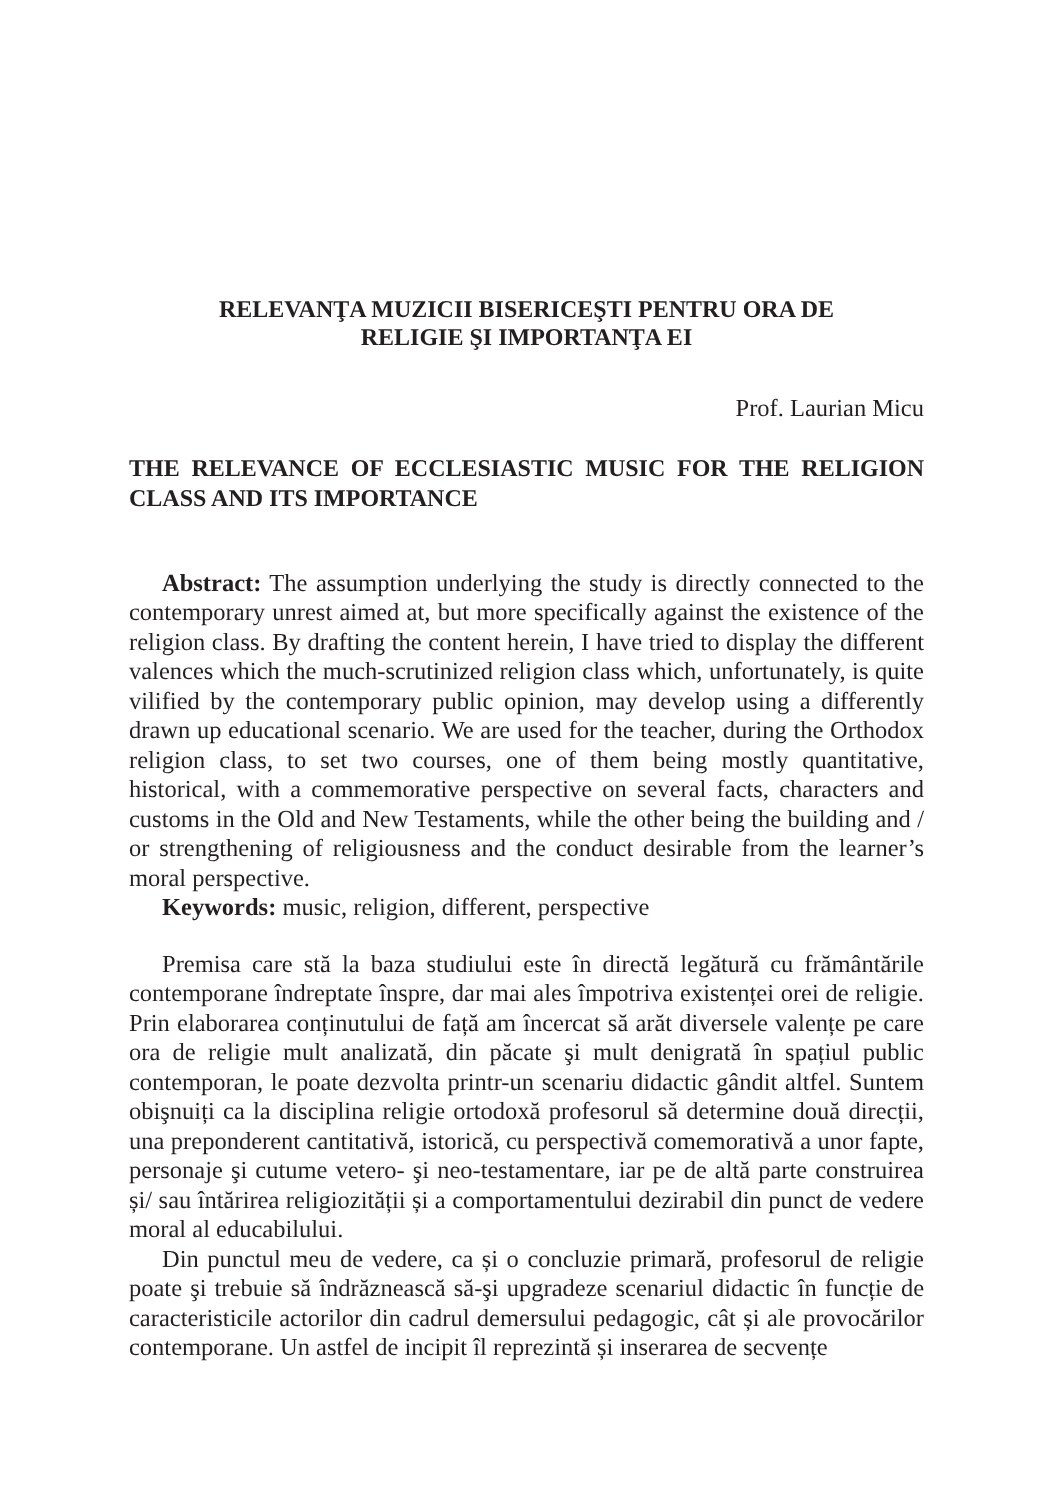RELEVANŢA MUZICII BISERICEŞTI PENTRU ORA DE
RELIGIE ŞI IMPORTANŢA EI
Prof. Laurian Micu
THE RELEVANCE OF ECCLESIASTIC MUSIC FOR THE RELIGION CLASS AND ITS IMPORTANCE
Abstract: The assumption underlying the study is directly connected to the contemporary unrest aimed at, but more specifically against the existence of the religion class. By drafting the content herein, I have tried to display the different valences which the much-scrutinized religion class which, unfortunately, is quite vilified by the contemporary public opinion, may develop using a differently drawn up educational scenario. We are used for the teacher, during the Orthodox religion class, to set two courses, one of them being mostly quantitative, historical, with a commemorative perspective on several facts, characters and customs in the Old and New Testaments, while the other being the building and / or strengthening of religiousness and the conduct desirable from the learner’s moral perspective.
Keywords: music, religion, different, perspective
Premisa care stă la baza studiului este în directă legătură cu frământările contemporane îndreptate înspre, dar mai ales împotriva existenței orei de religie. Prin elaborarea conținutului de față am încercat să arăt diversele valențe pe care ora de religie mult analizată, din păcate şi mult denigrată în spațiul public contemporan, le poate dezvolta printr-un scenariu didactic gândit altfel. Suntem obişnuiți ca la disciplina religie ortodoxă profesorul să determine două direcții, una preponderent cantitativă, istorică, cu perspectivă comemorativă a unor fapte, personaje şi cutume vetero- şi neo-testamentare, iar pe de altă parte construirea și/ sau întărirea religiozității și a comportamentului dezirabil din punct de vedere moral al educabilului.
Din punctul meu de vedere, ca și o concluzie primară, profesorul de religie poate şi trebuie să îndrăznească să-şi upgradeze scenariul didactic în funcție de caracteristicile actorilor din cadrul demersului pedagogic, cât și ale provocărilor contemporane. Un astfel de incipit îl reprezintă și inserarea de secvențe